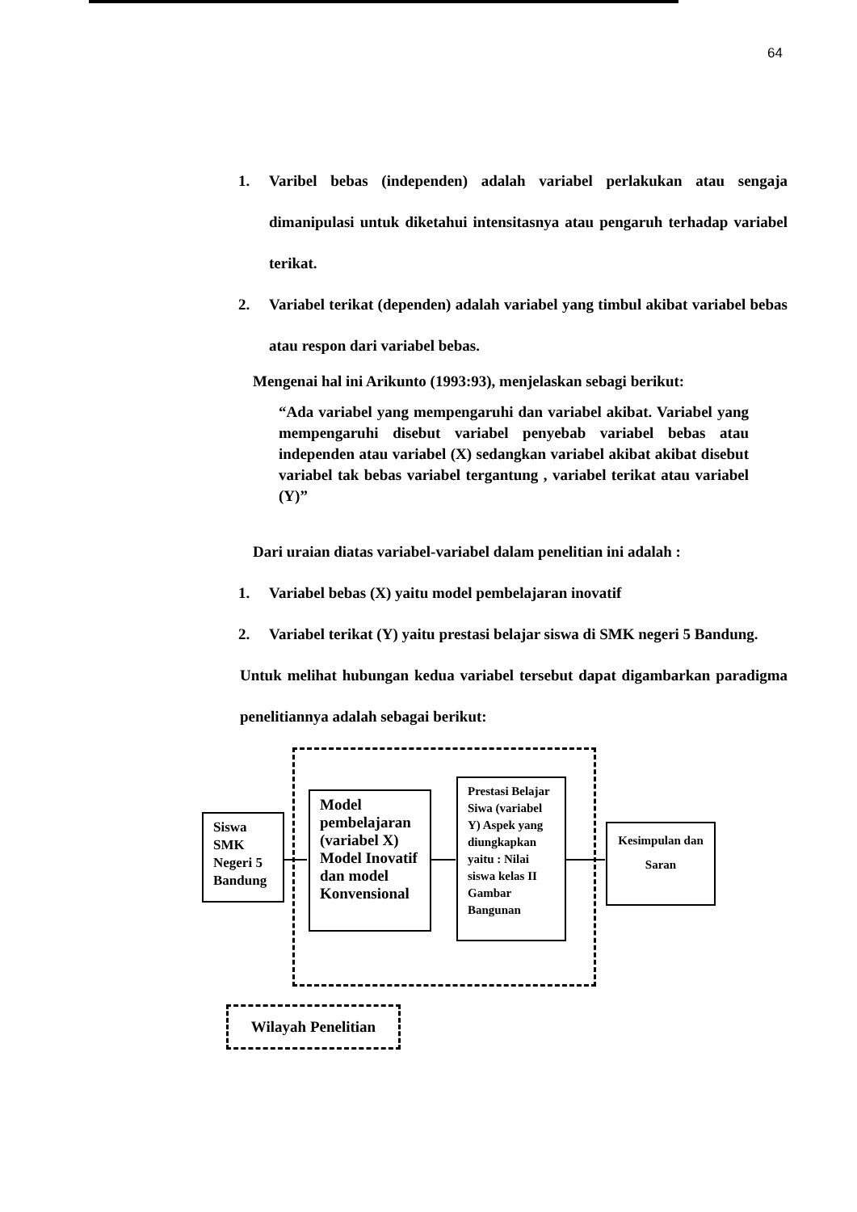64
1. Varibel bebas (independen) adalah variabel perlakukan atau sengaja dimanipulasi untuk diketahui intensitasnya atau pengaruh terhadap variabel terikat.
2. Variabel terikat (dependen) adalah variabel yang timbul akibat variabel bebas atau respon dari variabel bebas.
Mengenai hal ini Arikunto (1993:93), menjelaskan sebagi berikut:
“Ada variabel yang mempengaruhi dan variabel akibat. Variabel yang mempengaruhi disebut variabel penyebab variabel bebas atau independen atau variabel (X) sedangkan variabel akibat akibat disebut variabel tak bebas variabel tergantung , variabel terikat atau variabel (Y)”
Dari uraian diatas variabel-variabel dalam penelitian ini adalah :
1. Variabel bebas (X) yaitu model pembelajaran inovatif
2. Variabel terikat (Y) yaitu prestasi belajar siswa di SMK negeri 5 Bandung.
Untuk melihat hubungan kedua variabel tersebut dapat digambarkan paradigma penelitiannya adalah sebagai berikut:
Siswa SMK Negeri 5 Bandung
Model pembelajaran (variabel X) Model Inovatif dan model Konvensional
Prestasi Belajar Siwa (variabel Y) Aspek yang diungkapkan yaitu : Nilai siswa kelas II Gambar Bangunan
Kesimpulan dan Saran
Wilayah Penelitian